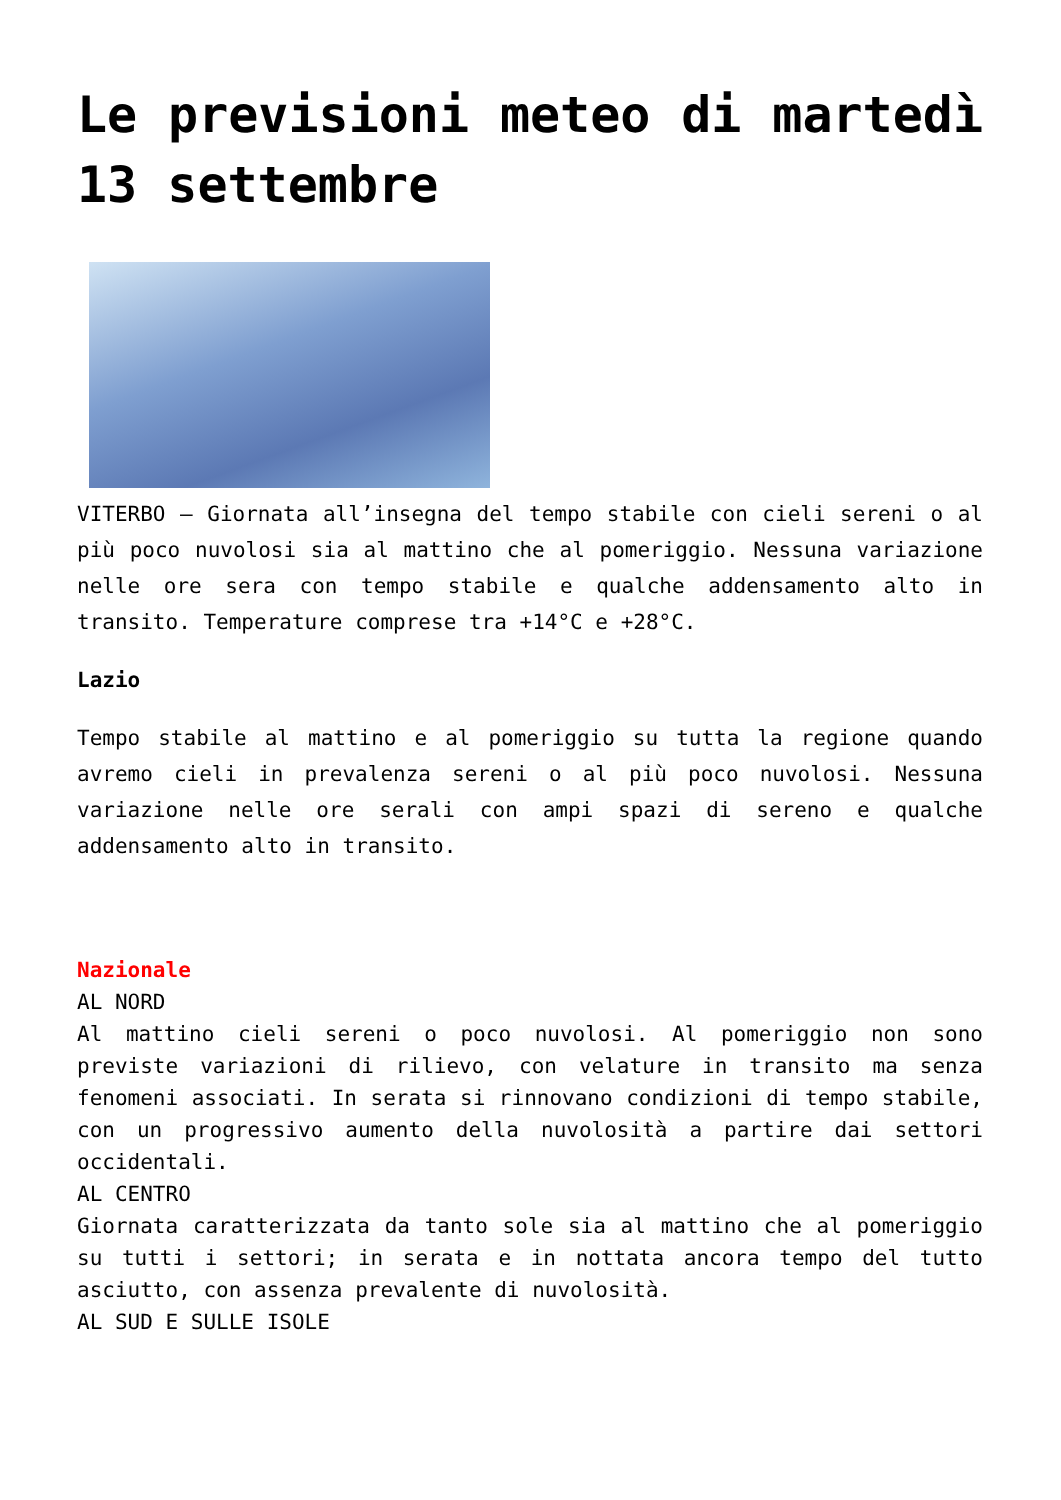Le previsioni meteo di martedì 13 settembre
VITERBO – Giornata all’insegna del tempo stabile con cieli sereni o al più poco nuvolosi sia al mattino che al pomeriggio. Nessuna variazione nelle ore sera con tempo stabile e qualche addensamento alto in transito. Temperature comprese tra +14°C e +28°C.
Lazio
Tempo stabile al mattino e al pomeriggio su tutta la regione quando avremo cieli in prevalenza sereni o al più poco nuvolosi. Nessuna variazione nelle ore serali con ampi spazi di sereno e qualche addensamento alto in transito.
Nazionale
AL NORD
Al mattino cieli sereni o poco nuvolosi. Al pomeriggio non sono previste variazioni di rilievo, con velature in transito ma senza fenomeni associati. In serata si rinnovano condizioni di tempo stabile, con un progressivo aumento della nuvolosità a partire dai settori occidentali.
AL CENTRO
Giornata caratterizzata da tanto sole sia al mattino che al pomeriggio su tutti i settori; in serata e in nottata ancora tempo del tutto asciutto, con assenza prevalente di nuvolosità.
AL SUD E SULLE ISOLE